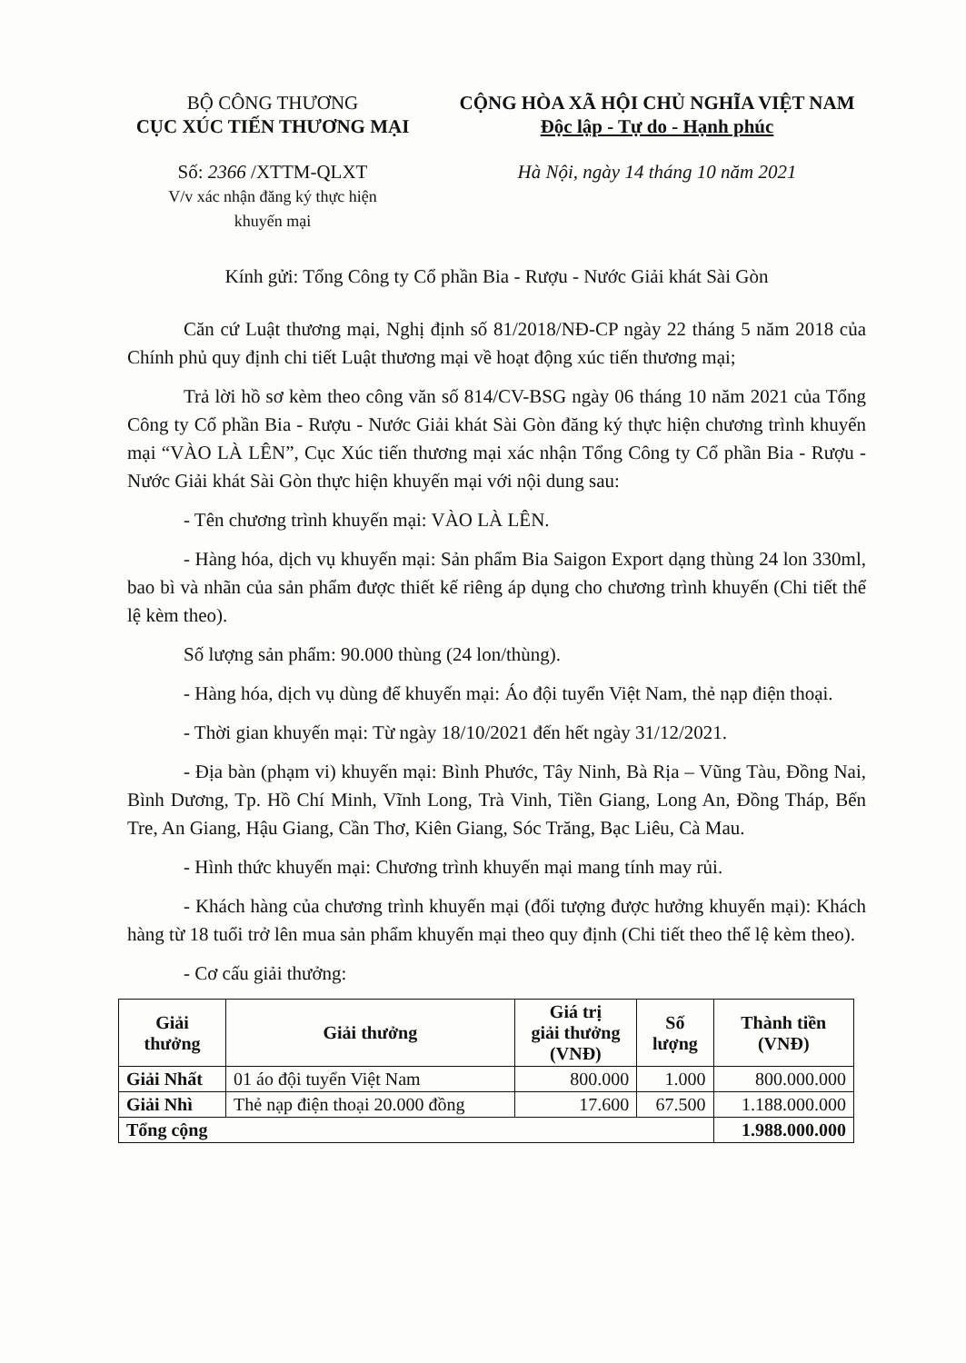BỘ CÔNG THƯƠNG
CỤC XÚC TIẾN THƯƠNG MẠI
CỘNG HÒA XÃ HỘI CHỦ NGHĨA VIỆT NAM
Độc lập - Tự do - Hạnh phúc
Số: 2366 /XTTM-QLXT
V/v xác nhận đăng ký thực hiện
khuyến mại
Hà Nội, ngày 14 tháng 10 năm 2021
Kính gửi: Tổng Công ty Cổ phần Bia - Rượu - Nước Giải khát Sài Gòn
Căn cứ Luật thương mại, Nghị định số 81/2018/NĐ-CP ngày 22 tháng 5 năm 2018 của Chính phủ quy định chi tiết Luật thương mại về hoạt động xúc tiến thương mại;
Trả lời hồ sơ kèm theo công văn số 814/CV-BSG ngày 06 tháng 10 năm 2021 của Tổng Công ty Cổ phần Bia - Rượu - Nước Giải khát Sài Gòn đăng ký thực hiện chương trình khuyến mại “VÀO LÀ LÊN”, Cục Xúc tiến thương mại xác nhận Tổng Công ty Cổ phần Bia - Rượu - Nước Giải khát Sài Gòn thực hiện khuyến mại với nội dung sau:
- Tên chương trình khuyến mại: VÀO LÀ LÊN.
- Hàng hóa, dịch vụ khuyến mại: Sản phẩm Bia Saigon Export dạng thùng 24 lon 330ml, bao bì và nhãn của sản phẩm được thiết kế riêng áp dụng cho chương trình khuyến (Chi tiết thể lệ kèm theo).
Số lượng sản phẩm: 90.000 thùng (24 lon/thùng).
- Hàng hóa, dịch vụ dùng để khuyến mại: Áo đội tuyển Việt Nam, thẻ nạp điện thoại.
- Thời gian khuyến mại: Từ ngày 18/10/2021 đến hết ngày 31/12/2021.
- Địa bàn (phạm vi) khuyến mại: Bình Phước, Tây Ninh, Bà Rịa – Vũng Tàu, Đồng Nai, Bình Dương, Tp. Hồ Chí Minh, Vĩnh Long, Trà Vinh, Tiền Giang, Long An, Đồng Tháp, Bến Tre, An Giang, Hậu Giang, Cần Thơ, Kiên Giang, Sóc Trăng, Bạc Liêu, Cà Mau.
- Hình thức khuyến mại: Chương trình khuyến mại mang tính may rủi.
- Khách hàng của chương trình khuyến mại (đối tượng được hưởng khuyến mại): Khách hàng từ 18 tuổi trở lên mua sản phẩm khuyến mại theo quy định (Chi tiết theo thể lệ kèm theo).
- Cơ cấu giải thưởng:
| Giải thưởng | Giải thưởng | Giá trị giải thưởng (VNĐ) | Số lượng | Thành tiền (VNĐ) |
| --- | --- | --- | --- | --- |
| Giải Nhất | 01 áo đội tuyển Việt Nam | 800.000 | 1.000 | 800.000.000 |
| Giải Nhì | Thẻ nạp điện thoại 20.000 đồng | 17.600 | 67.500 | 1.188.000.000 |
| Tổng cộng | | | | 1.988.000.000 |